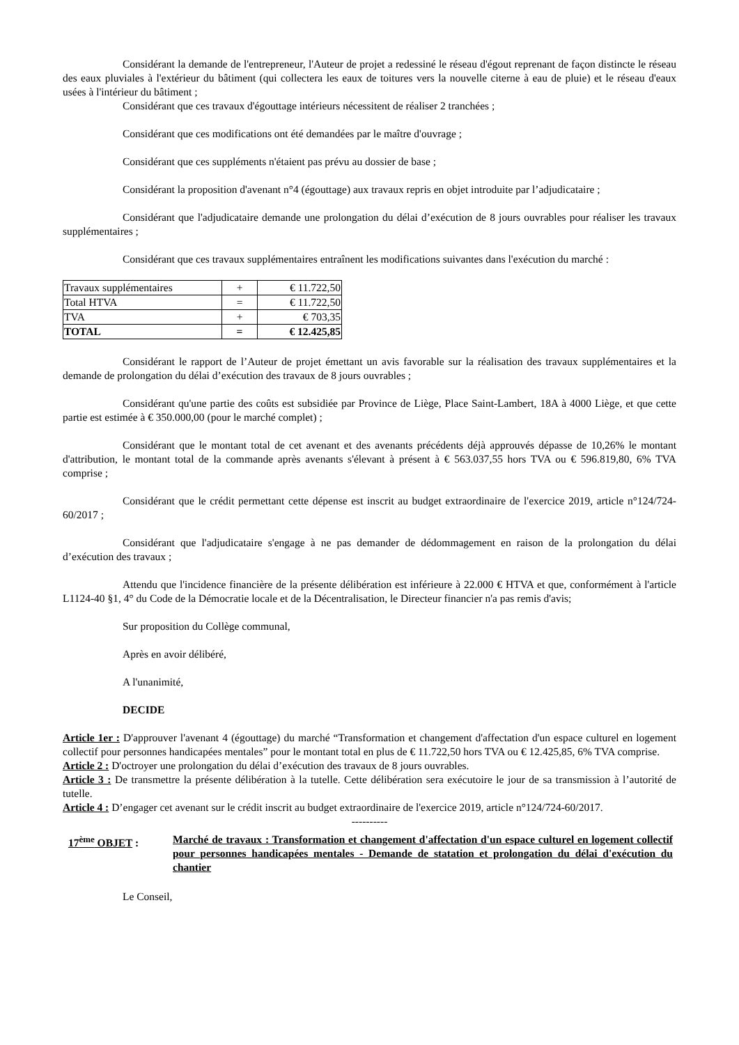Considérant la demande de l'entrepreneur, l'Auteur de projet a redessiné le réseau d'égout reprenant de façon distincte le réseau des eaux pluviales à l'extérieur du bâtiment (qui collectera les eaux de toitures vers la nouvelle citerne à eau de pluie) et le réseau d'eaux usées à l'intérieur du bâtiment ;
Considérant que ces travaux d'égouttage intérieurs nécessitent de réaliser 2 tranchées ;
Considérant que ces modifications ont été demandées par le maître d'ouvrage ;
Considérant que ces suppléments n'étaient pas prévu au dossier de base ;
Considérant la proposition d'avenant n°4 (égouttage) aux travaux repris en objet introduite par l’adjudicataire ;
Considérant que l'adjudicataire demande une prolongation du délai d’exécution de 8 jours ouvrables pour réaliser les travaux supplémentaires ;
Considérant que ces travaux supplémentaires entraînent les modifications suivantes dans l'exécution du marché :
| Travaux supplémentaires | + | € 11.722,50 |
| Total HTVA | = | € 11.722,50 |
| TVA | + | € 703,35 |
| TOTAL | = | € 12.425,85 |
Considérant le rapport de l’Auteur de projet émettant un avis favorable sur la réalisation des travaux supplémentaires et la demande de prolongation du délai d’exécution des travaux de 8 jours ouvrables ;
Considérant qu'une partie des coûts est subsidiée par Province de Liège, Place Saint-Lambert, 18A à 4000 Liège, et que cette partie est estimée à € 350.000,00 (pour le marché complet) ;
Considérant que le montant total de cet avenant et des avenants précédents déjà approuvés dépasse de 10,26% le montant d'attribution, le montant total de la commande après avenants s'élevant à présent à € 563.037,55 hors TVA ou € 596.819,80, 6% TVA comprise ;
Considérant que le crédit permettant cette dépense est inscrit au budget extraordinaire de l'exercice 2019, article n°124/724-60/2017 ;
Considérant que l'adjudicataire s'engage à ne pas demander de dédommagement en raison de la prolongation du délai d’exécution des travaux ;
Attendu que l'incidence financière de la présente délibération est inférieure à 22.000 € HTVA et que, conformément à l'article L1124-40 §1, 4° du Code de la Démocratie locale et de la Décentralisation, le Directeur financier n'a pas remis d'avis;
Sur proposition du Collège communal,
Après en avoir délibéré,
A l'unanimité,
DECIDE
Article 1er : D'approuver l'avenant 4 (égouttage) du marché “Transformation et changement d'affectation d'un espace culturel en logement collectif pour personnes handicapées mentales” pour le montant total en plus de € 11.722,50 hors TVA ou € 12.425,85, 6% TVA comprise.
Article 2 : D'octroyer une prolongation du délai d’exécution des travaux de 8 jours ouvrables.
Article 3 : De transmettre la présente délibération à la tutelle. Cette délibération sera exécutoire le jour de sa transmission à l’autorité de tutelle.
Article 4 : D’engager cet avenant sur le crédit inscrit au budget extraordinaire de l'exercice 2019, article n°124/724-60/2017.
----------
17<sup>ème</sup> OBJET : Marché de travaux : Transformation et changement d'affectation d'un espace culturel en logement collectif pour personnes handicapées mentales - Demande de statation et prolongation du délai d'exécution du chantier
Le Conseil,